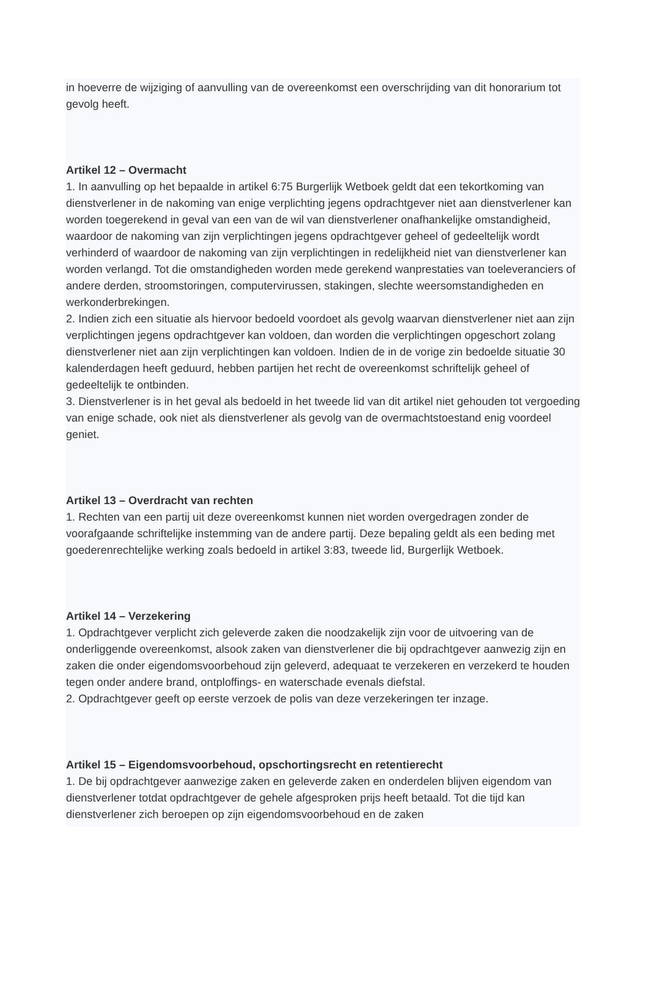in hoeverre de wijziging of aanvulling van de overeenkomst een overschrijding van dit honorarium tot gevolg heeft.
Artikel 12 – Overmacht
1. In aanvulling op het bepaalde in artikel 6:75 Burgerlijk Wetboek geldt dat een tekortkoming van dienstverlener in de nakoming van enige verplichting jegens opdrachtgever niet aan dienstverlener kan worden toegerekend in geval van een van de wil van dienstverlener onafhankelijke omstandigheid, waardoor de nakoming van zijn verplichtingen jegens opdrachtgever geheel of gedeeltelijk wordt verhinderd of waardoor de nakoming van zijn verplichtingen in redelijkheid niet van dienstverlener kan worden verlangd. Tot die omstandigheden worden mede gerekend wanprestaties van toeleveranciers of andere derden, stroomstoringen, computervirussen, stakingen, slechte weersomstandigheden en werkonderbrekingen.
2. Indien zich een situatie als hiervoor bedoeld voordoet als gevolg waarvan dienstverlener niet aan zijn verplichtingen jegens opdrachtgever kan voldoen, dan worden die verplichtingen opgeschort zolang dienstverlener niet aan zijn verplichtingen kan voldoen. Indien de in de vorige zin bedoelde situatie 30 kalenderdagen heeft geduurd, hebben partijen het recht de overeenkomst schriftelijk geheel of gedeeltelijk te ontbinden.
3. Dienstverlener is in het geval als bedoeld in het tweede lid van dit artikel niet gehouden tot vergoeding van enige schade, ook niet als dienstverlener als gevolg van de overmachtstoestand enig voordeel geniet.
Artikel 13 – Overdracht van rechten
1. Rechten van een partij uit deze overeenkomst kunnen niet worden overgedragen zonder de voorafgaande schriftelijke instemming van de andere partij. Deze bepaling geldt als een beding met goederenrechtelijke werking zoals bedoeld in artikel 3:83, tweede lid, Burgerlijk Wetboek.
Artikel 14 – Verzekering
1. Opdrachtgever verplicht zich geleverde zaken die noodzakelijk zijn voor de uitvoering van de onderliggende overeenkomst, alsook zaken van dienstverlener die bij opdrachtgever aanwezig zijn en zaken die onder eigendomsvoorbehoud zijn geleverd, adequaat te verzekeren en verzekerd te houden tegen onder andere brand, ontploffings- en waterschade evenals diefstal.
2. Opdrachtgever geeft op eerste verzoek de polis van deze verzekeringen ter inzage.
Artikel 15 – Eigendomsvoorbehoud, opschortingsrecht en retentierecht
1. De bij opdrachtgever aanwezige zaken en geleverde zaken en onderdelen blijven eigendom van dienstverlener totdat opdrachtgever de gehele afgesproken prijs heeft betaald. Tot die tijd kan dienstverlener zich beroepen op zijn eigendomsvoorbehoud en de zaken